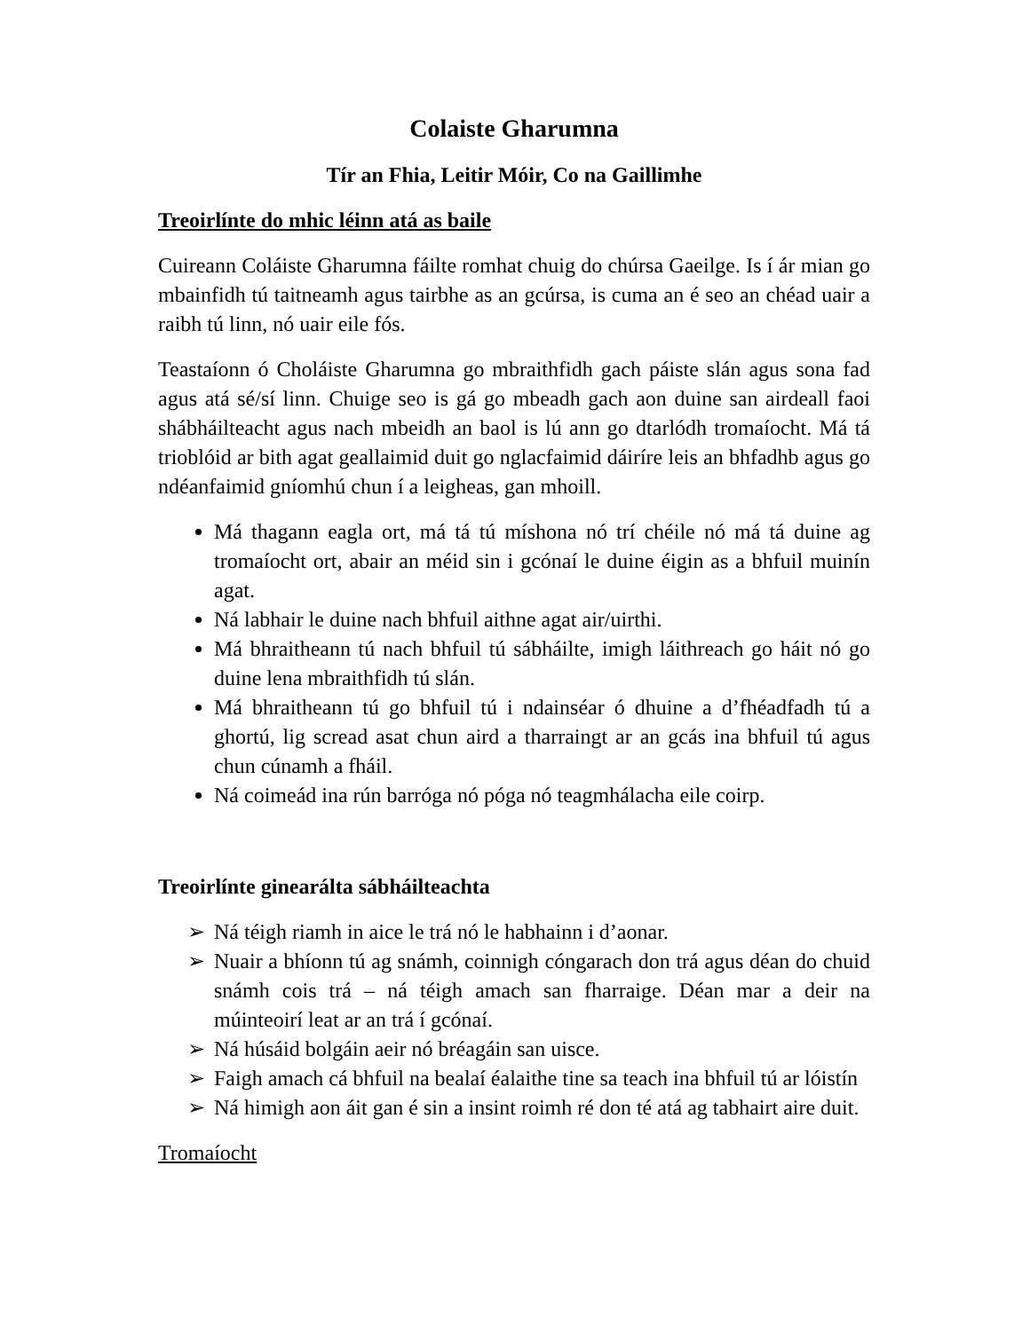Colaiste Gharumna
Tír an Fhia, Leitir Móir, Co na Gaillimhe
Treoirlínte do mhic léinn atá as baile
Cuireann Coláiste Gharumna fáilte romhat chuig do chúrsa Gaeilge. Is í ár mian go mbainfidh tú taitneamh agus tairbhe as an gcúrsa, is cuma an é seo an chéad uair a raibh tú linn, nó uair eile fós.
Teastaíonn ó Choláiste Gharumna go mbraithfidh gach páiste slán agus sona fad agus atá sé/sí linn. Chuige seo is gá go mbeadh gach aon duine san airdeall faoi shábháilteacht agus nach mbeidh an baol is lú ann go dtarlódh tromaíocht. Má tá trioblóid ar bith agat geallaimid duit go nglacfaimid dáiríre leis an bhfadhb agus go ndéanfaimid gníomhú chun í a leigheas, gan mhoill.
Má thagann eagla ort, má tá tú míshona nó trí chéile nó má tá duine ag tromaíocht ort, abair an méid sin i gcónaí le duine éigin as a bhfuil muinín agat.
Ná labhair le duine nach bhfuil aithne agat air/uirthi.
Má bhraitheann tú nach bhfuil tú sábháilte, imigh láithreach go háit nó go duine lena mbraithfidh tú slán.
Má bhraitheann tú go bhfuil tú i ndainséar ó dhuine a d’fhéadfadh tú a ghortú, lig scread asat chun aird a tharraingt ar an gcás ina bhfuil tú agus chun cúnamh a fháil.
Ná coimeád ina rún barróga nó póga nó teagmhálacha eile coirp.
Treoirlínte ginearálta sábháilteachta
➢ Ná téigh riamh in aice le trá nó le habhainn i d’aonar.
➢ Nuair a bhíonn tú ag snámh, coinnigh cóngarach don trá agus déan do chuid snámh cois trá – ná téigh amach san fharraige. Déan mar a deir na múinteoirí leat ar an trá í gcónaí.
➢ Ná húsáid bolgáin aeir nó bréagáin san uisce.
➢ Faigh amach cá bhfuil na bealaí éalaithe tine sa teach ina bhfuil tú ar lóistín
➢ Ná himigh aon áit gan é sin a insint roimh ré don té atá ag tabhairt aire duit.
Tromaíocht